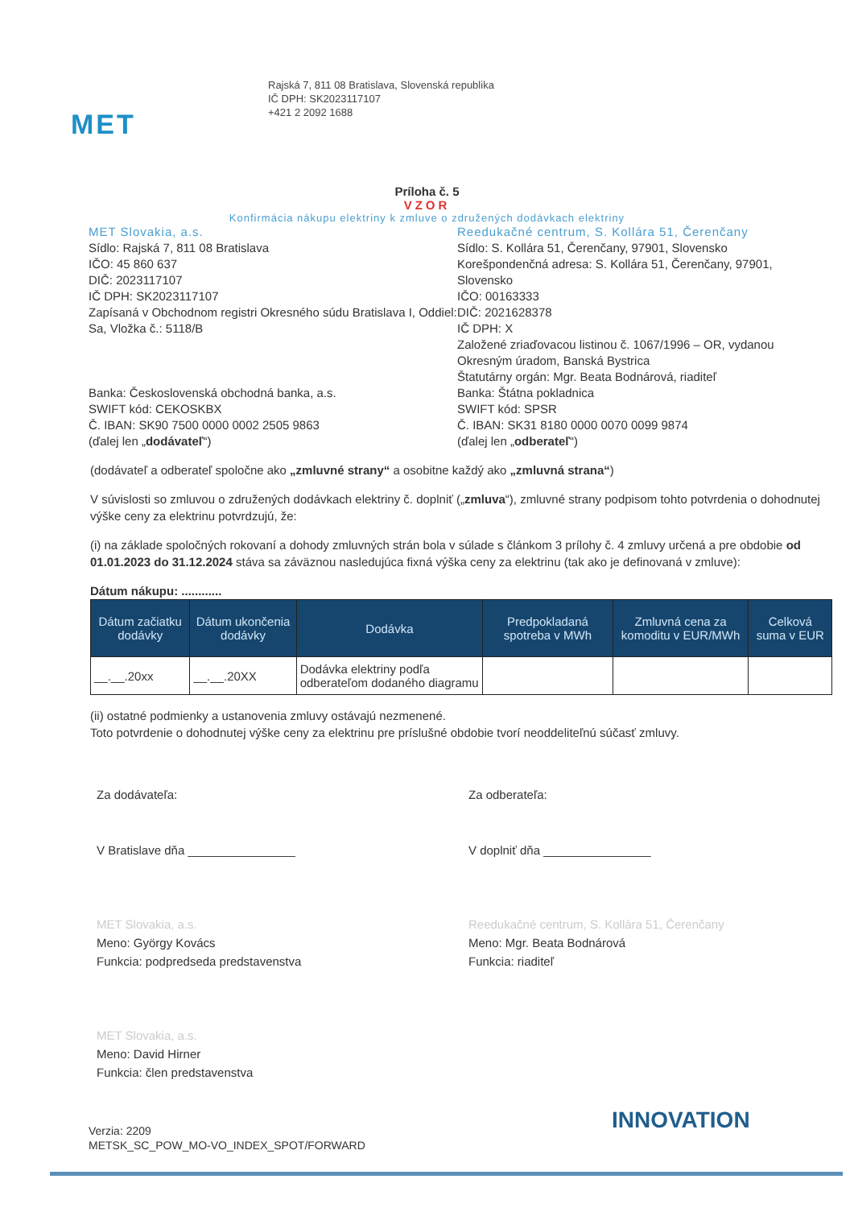MET
Rajská 7, 811 08 Bratislava, Slovenská republika
IČ DPH: SK2023117107
+421 2 2092 1688
Príloha č. 5
VZOR
Konfirmácia nákupu elektriny k zmluve o združených dodávkach elektriny
MET Slovakia, a.s.
Sídlo: Rajská 7, 811 08 Bratislava
IČO: 45 860 637
DIČ: 2023117107
IČ DPH: SK2023117107
Zapísaná v Obchodnom registri Okresného súdu Bratislava I, Oddiel: Sa, Vložka č.: 5118/B
Banka: Československá obchodná banka, a.s.
SWIFT kód: CEKOSKBX
Č. IBAN: SK90 7500 0000 0002 2505 9863
(ďalej len „dodávateľ“)
Reedukačné centrum, S. Kollára 51, Čerenčany
Sídlo: S. Kollára 51, Čerenčany, 97901, Slovensko
Korešpondenčná adresa: S. Kollára 51, Čerenčany, 97901, Slovensko
IČO: 00163333
DIČ: 2021628378
IČ DPH: X
Založené zriaďovacou listinou č. 1067/1996 – OR, vydanou Okresným úradom, Banská Bystrica
Štatutárny orgán: Mgr. Beata Bodnárová, riaditeľ
Banka: Štátna pokladnica
SWIFT kód: SPSR
Č. IBAN: SK31 8180 0000 0070 0099 9874
(ďalej len „odberateľ“)
(dodávateľ a odberateľ spoločne ako „zmluvné strany“ a osobitne každý ako „zmluvná strana“)
V súvislosti so zmluvou o združených dodávkach elektriny č. doplniť („zmluva“), zmluvné strany podpisom tohto potvrdenia o dohodnutej výške ceny za elektrinu potvrdzujú, že:
(i) na základe spoločných rokovaní a dohody zmluvných strán bola v súlade s článkom 3 prílohy č. 4 zmluvy určená a pre obdobie od 01.01.2023 do 31.12.2024 stáva sa záväznou nasledujúca fixná výška ceny za elektrinu (tak ako je definovaná v zmluve):
Dátum nákupu: ............
| Dátum začiatku dodávky | Dátum ukončenia dodávky | Dodávka | Predpokladaná spotreba v MWh | Zmluvná cena za komoditu v EUR/MWh | Celková suma v EUR |
| --- | --- | --- | --- | --- | --- |
| __.__.20xx | __.__.20XX | Dodávka elektriny podľa odberateľom dodaného diagramu | | | |
(ii) ostatné podmienky a ustanovenia zmluvy ostávajú nezmenené.
Toto potvrdenie o dohodnutej výške ceny za elektrinu pre príslušné obdobie tvorí neoddeliteľnú súčasť zmluvy.
Za dodávateľa:
V Bratislave dňa ________________
MET Slovakia, a.s.
Meno: György Kovács
Funkcia: podpredseda predstavenstva
MET Slovakia, a.s.
Meno: David Hirner
Funkcia: člen predstavenstva
Za odberateľa:
V doplniť dňa ________________
Reedukačné centrum, S. Kollára 51, Čerenčany
Meno: Mgr. Beata Bodnárová
Funkcia: riaditeľ
Verzia: 2209
METSK_SC_POW_MO-VO_INDEX_SPOT/FORWARD
INNOVATION